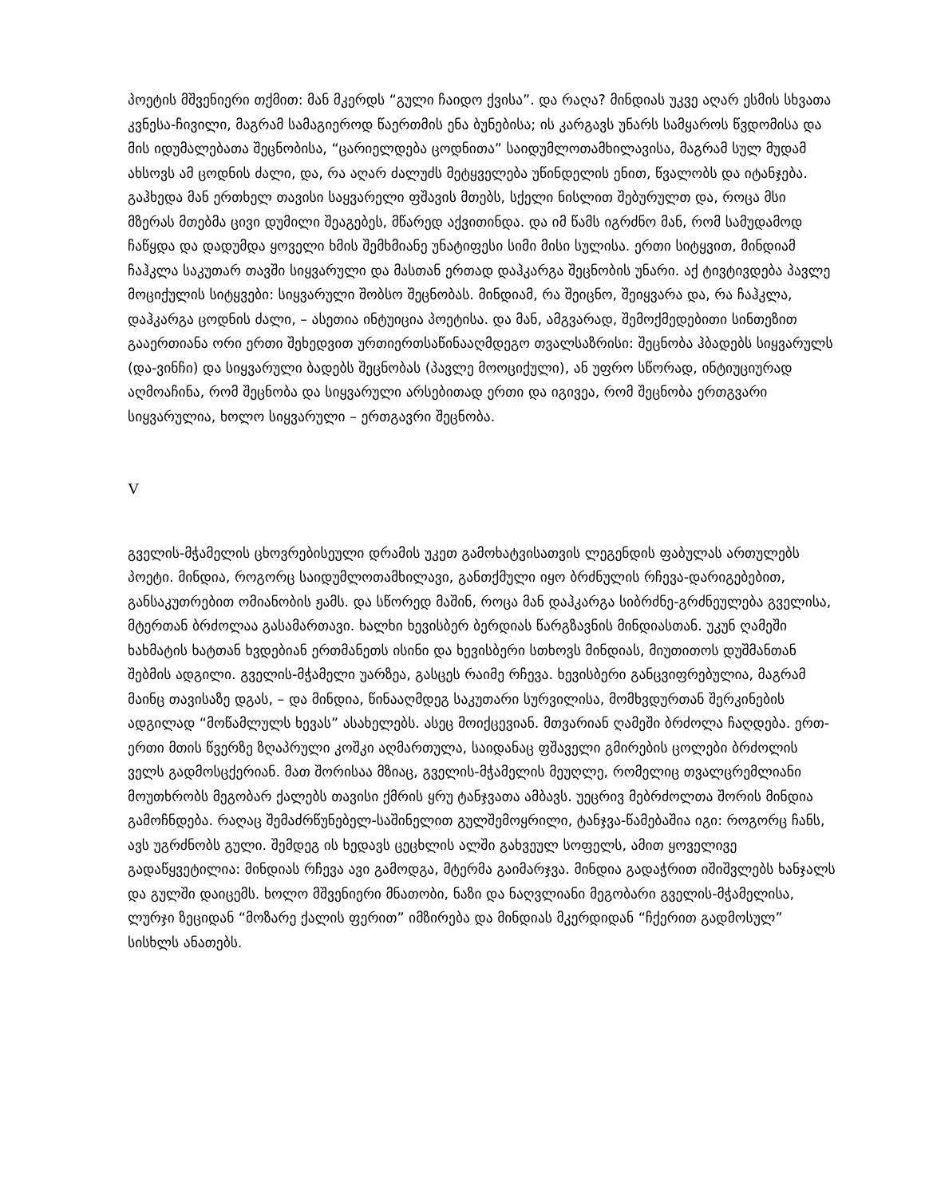პოეტის მშვენიერი თქმით: მან მკერდს “გული ჩაიდო ქვისა”. და რაღა? მინდიას უკვე აღარ ესმის სხვათა კვნესა-ჩივილი, მაგრამ სამაგიეროდ წაერთმის ენა ბუნებისა; ის კარგავს უნარს სამყაროს წვდომისა და მის იდუმალებათა შეცნობისა, “ცარიელდება ცოდნითა” საიდუმლოთამხილავისა, მაგრამ სულ მუდამ ახსოვს ამ ცოდნის ძალი, და, რა აღარ ძალუძს მეტყველება უწინდელის ენით, წვალობს და იტანჯება. გაჰხედა მან ერთხელ თავისი საყვარელი ფშავის მთებს, სქელი ნისლით შებურულთ და, როცა მსი მზერას მთებმა ცივი დუმილი შეაგებეს, მწარედ აქვითინდა. და იმ წამს იგრძნო მან, რომ სამუდამოდ ჩაწყდა და დადუმდა ყოველი ხმის შემხმიანე უნატიფესი სიმი მისი სულისა. ერთი სიტყვით, მინდიამ ჩაჰკლა საკუთარ თავში სიყვარული და მასთან ერთად დაჰკარგა შეცნობის უნარი. აქ ტივტივდება პავლე მოციქულის სიტყვები: სიყვარული შობსო შეცნობას. მინდიამ, რა შეიცნო, შეიყვარა და, რა ჩაჰკლა, დაჰკარგა ცოდნის ძალი, – ასეთია ინტუიცია პოეტისა. და მან, ამგვარად, შემოქმედებითი სინთეზით გააერთიანა ორი ერთი შეხედვით ურთიერთსაწინააღმდეგო თვალსაზრისი: შეცნობა ჰბადებს სიყვარულს (და-ვინჩი) და სიყვარული ბადებს შეცნობას (პავლე მოოციქული), ან უფრო სწორად, ინტიუციურად აღმოაჩინა, რომ შეცნობა და სიყვარული არსებითად ერთი და იგივეა, რომ შეცნობა ერთგვარი სიყვარულია, ხოლო სიყვარული – ერთგავრი შეცნობა.
V
გველის-მჭამელის ცხოვრებისეული დრამის უკეთ გამოხატვისათვის ლეგენდის ფაბულას ართულებს პოეტი. მინდია, როგორც საიდუმლოთამხილავი, განთქმული იყო ბრძნულის რჩევა-დარიგებებით, განსაკუთრებით ომიანობის ჟამს. და სწორედ მაშინ, როცა მან დაჰკარგა სიბრძნე-გრძნეულება გველისა, მტერთან ბრძოლაა გასამართავი. ხალხი ხევისბერ ბერდიას წარგზავნის მინდიასთან. უკუნ ღამეში ხახმატის ხატთან ხვდებიან ერთმანეთს ისინი და ხევისბერი სთხოვს მინდიას, მიუთითოს დუშმანთან შებმის ადგილი. გველის-მჭამელი უარზეა, გასცეს რაიმე რჩევა. ხევისბერი განცვიფრებულია, მაგრამ მაინც თავისაზე დგას, – და მინდია, წინააღმდეგ საკუთარი სურვილისა, მომხვდურთან შერკინების ადგილად “მოწამლულს ხევას” ასახელებს. ასეც მოიქცევიან. მთვარიან ღამეში ბრძოლა ჩაღდება. ერთ-ერთი მთის წვერზე ზღაპრული კოშკი აღმართულა, საიდანაც ფშაველი გმირების ცოლები ბრძოლის ველს გადმოსცქერიან. მათ შორისაა მზიაც, გველის-მჭამელის მეუღლე, რომელიც თვალცრემლიანი მოუთხრობს მეგობარ ქალებს თავისი ქმრის ყრუ ტანჯვათა ამბავს. უეცრივ მებრძოლთა შორის მინდია გამოჩნდება. რაღაც შემაძრწუნებელ-საშინელით გულშემოყრილი, ტანჯვა-წამებაშია იგი: როგორც ჩანს, ავს უგრძნობს გული. შემდეგ ის ხედავს ცეცხლის ალში გახვეულ სოფელს, ამით ყოველივე გადაწყვეტილია: მინდიას რჩევა ავი გამოდგა, მტერმა გაიმარჯვა. მინდია გადაჭრით იშიშვლებს ხანჯალს და გულში დაიცემს. ხოლო მშვენიერი მნათობი, ნაზი და ნაღვლიანი მეგობარი გველის-მჭამელისა, ლურჯი ზეციდან “მოზარე ქალის ფერით” იმზირება და მინდიას მკერდიდან “ჩქერით გადმოსულ” სისხლს ანათებს.